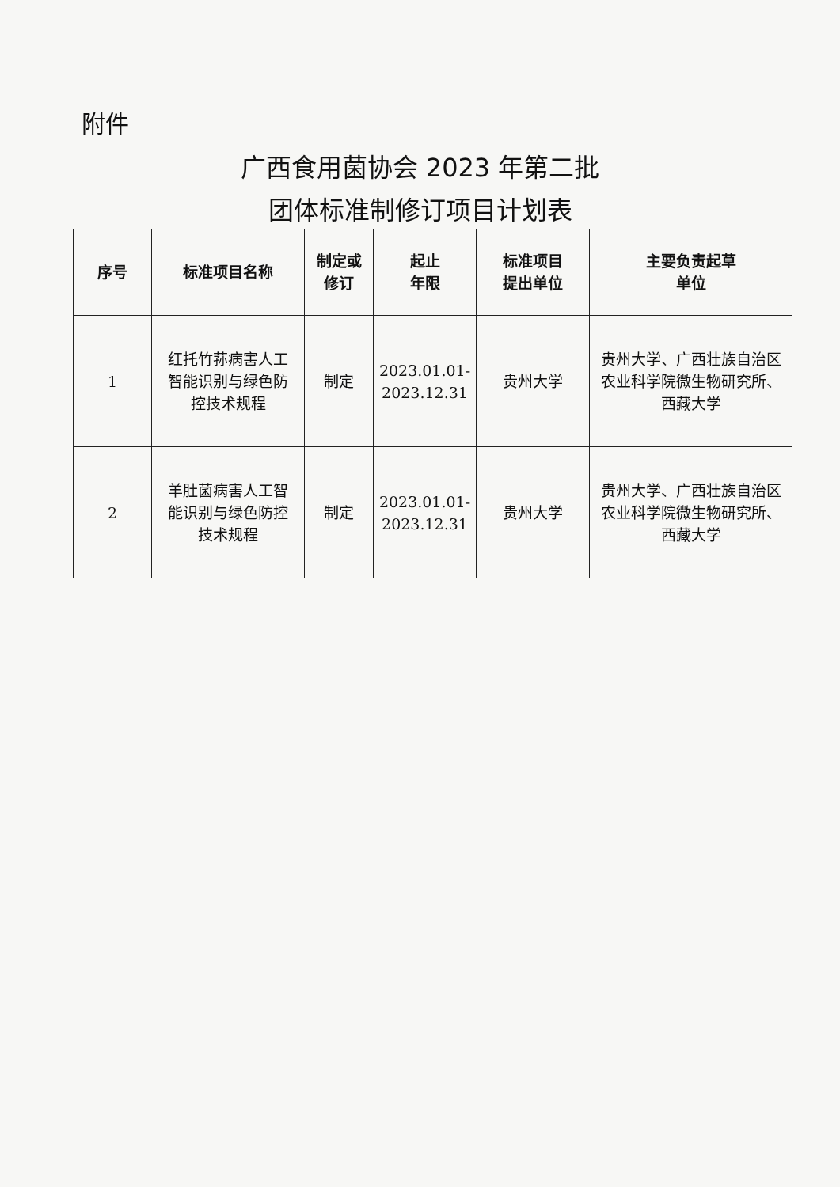附件
广西食用菌协会 2023 年第二批
团体标准制修订项目计划表
| 序号 | 标准项目名称 | 制定或 修订 | 起止 年限 | 标准项目 提出单位 | 主要负责起草 单位 |
| --- | --- | --- | --- | --- | --- |
| 1 | 红托竹荪病害人工 智能识别与绿色防 控技术规程 | 制定 | 2023.01.01- 2023.12.31 | 贵州大学 | 贵州大学、广西壮族自治区 农业科学院微生物研究所、 西藏大学 |
| 2 | 羊肚菌病害人工智 能识别与绿色防控 技术规程 | 制定 | 2023.01.01- 2023.12.31 | 贵州大学 | 贵州大学、广西壮族自治区 农业科学院微生物研究所、 西藏大学 |